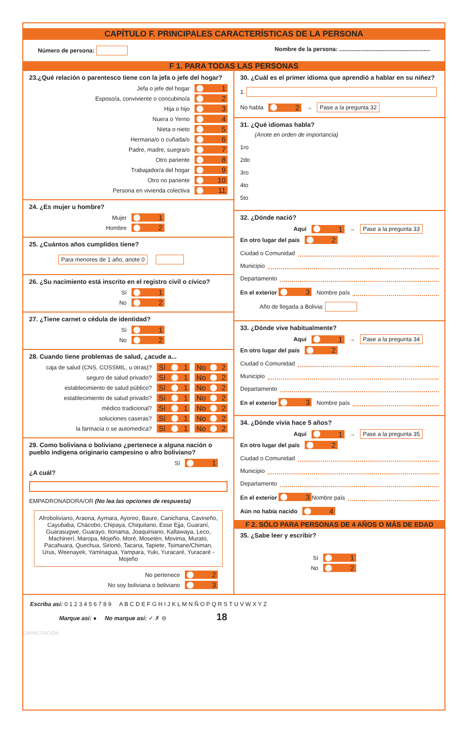CAPÍTULO F. PRINCIPALES CARACTERÍSTICAS DE LA PERSONA
Número de persona: Nombre de la persona: ........................................................
F 1. PARA TODAS LAS PERSONAS
23.¿Qué relación o parentesco tiene con la jefa o jefe del hogar?
Jefa o jefe del hogar 1
Esposo/a, conviviente o concubino/a 2
Hija o hijo 3
Nuera o Yerno 4
Nieta o nieto 5
Hermana/o o cuñada/o 6
Padre, madre, suegra/o 7
Otro pariente 8
Trabajador/a del hogar 9
Otro no pariente 10
Persona en vivienda colectiva 11
24. ¿Es mujer u hombre?
Mujer 1
Hombre 2
25. ¿Cuántos años cumplidos tiene?
Para menores de 1 año, anote 0
26. ¿Su nacimiento está inscrito en el registro civil o cívico?
Sí 1
No 2
27. ¿Tiene carnet o cédula de identidad?
Sí 1
No 2
28. Cuando tiene problemas de salud, ¿acude a...
caja de salud (CNS, COSSMIL, u otras)? Sí 1 No 2
seguro de salud privado? Sí 1 No 2
establecimiento de salud público? Sí 1 No 2
establecimiento de salud privado? Sí 1 No 2
médico tradicional? Sí 1 No 2
soluciones caseras? Sí 1 No 2
la farmacia o se automedica? Sí 1 No 2
29. Como boliviana o boliviano ¿pertenece a alguna nación o pueblo indígena originario campesino o afro boliviano?
Sí 1
¿A cuál?
EMPADRONADORA/OR (No lea las opciones de respuesta)
Afroboliviano, Araona, Aymara, Ayoreo, Baure, Canichana, Cavineño, Cayubaba, Chácobo, Chipaya, Chiquitano, Esse Ejja, Guaraní, Guarasugwe, Guarayo, Itonama, Joaquiniano, Kallawaya, Leco, Machinerí, Maropa, Mojeño, Moré, Mosetén, Movima, Murato, Pacahuara, Quechua, Sirionó, Tacana, Tapiete, Tsimane/Chiman, Urus, Weenayek, Yaminagua, Yampara, Yuki, Yuracaré, Yuracaré - Mojeño
No pertenece 2
No soy boliviana o boliviano 3
30. ¿Cuál es el primer idioma que aprendió a hablar en su niñez?
1.
No habla 2 → Pase a la pregunta 32
31. ¿Qué idiomas habla?
(Anote en orden de importancia)
1ro
2do
3ro
4to
5to
32. ¿Dónde nació?
Aquí 1 → Pase a la pregunta 33
En otro lugar del país 2
Ciudad o Comunidad
Municipio
Departamento
En el exterior 3 Nombre país
Año de llegada a Bolivia:
33. ¿Dónde vive habitualmente?
Aquí 1 → Pase a la pregunta 34
En otro lugar del país 2
Ciudad o Comunidad
Municipio
Departamento
En el exterior 3 Nombre país
34. ¿Dónde vivía hace 5 años?
Aquí 1 → Pase a la pregunta 35
En otro lugar del país 2
Ciudad o Comunidad
Municipio
Departamento
En el exterior 3 Nombre país
Aún no había nacido 4
F 2. SÓLO PARA PERSONAS DE 4 AÑOS O MÁS DE EDAD
35. ¿Sabe leer y escribir?
Sí 1
No 2
Escriba así: 0 1 2 3 4 5 6 7 8 9 A B C D E F G H I J K L M N Ñ O P Q R S T U V W X Y Z
Marque así: ● No marque así: ✓ ✗ ⊖ 18
CAPACITACIÓN